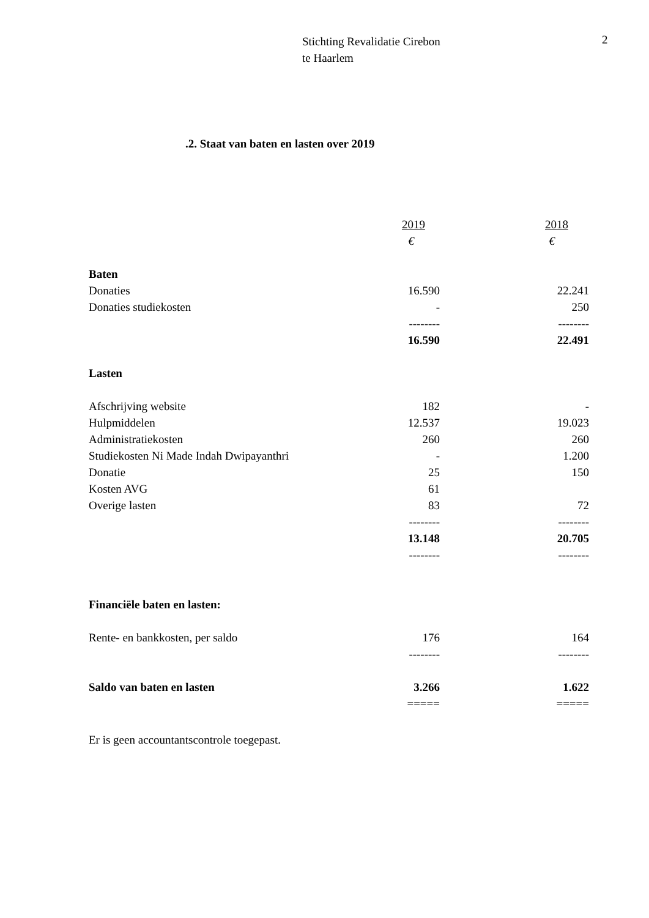Stichting Revalidatie Cirebon
te Haarlem
2
.2. Staat van baten en lasten over 2019
| | 2019 | 2018 |
| | € | € |
| Baten | | |
| Donaties | 16.590 | 22.241 |
| Donaties studiekosten | - | 250 |
| | -------- | -------- |
| | 16.590 | 22.491 |
| Lasten | | |
| Afschrijving website | 182 | - |
| Hulpmiddelen | 12.537 | 19.023 |
| Administratiekosten | 260 | 260 |
| Studiekosten Ni Made Indah Dwipayanthri | - | 1.200 |
| Donatie | 25 | 150 |
| Kosten AVG | 61 | |
| Overige lasten | 83 | 72 |
| | -------- | -------- |
| | 13.148 | 20.705 |
| | -------- | -------- |
| Financiële baten en lasten: | | |
| Rente- en bankkosten, per saldo | 176 | 164 |
| | -------- | -------- |
| Saldo van baten en lasten | 3.266 | 1.622 |
| | ===== | ===== |
Er is geen accountantscontrole toegepast.